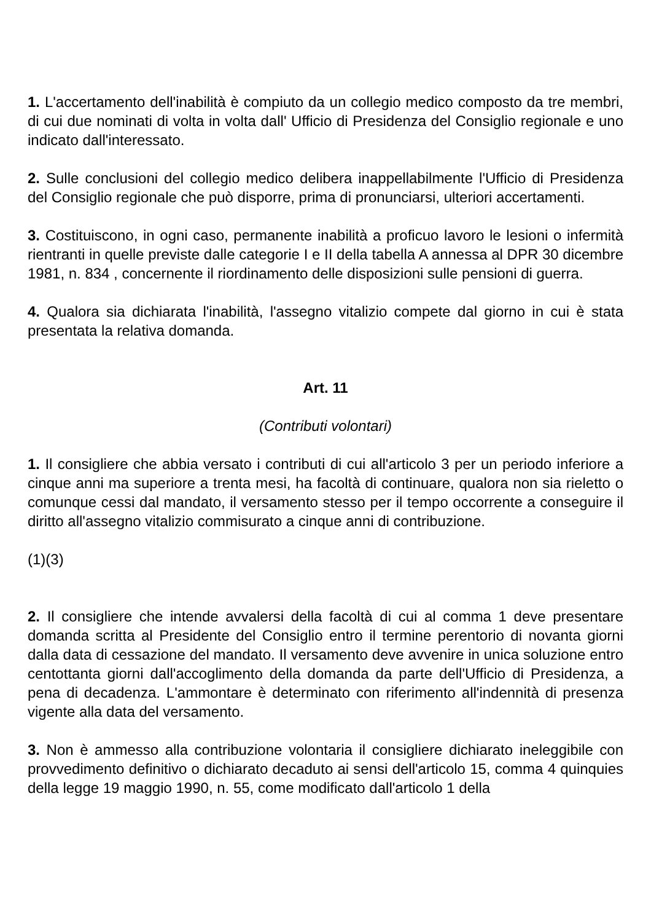1. L'accertamento dell'inabilità è compiuto da un collegio medico composto da tre membri, di cui due nominati di volta in volta dall' Ufficio di Presidenza del Consiglio regionale e uno indicato dall'interessato.
2. Sulle conclusioni del collegio medico delibera inappellabilmente l'Ufficio di Presidenza del Consiglio regionale che può disporre, prima di pronunciarsi, ulteriori accertamenti.
3. Costituiscono, in ogni caso, permanente inabilità a proficuo lavoro le lesioni o infermità rientranti in quelle previste dalle categorie I e II della tabella A annessa al DPR 30 dicembre 1981, n. 834 , concernente il riordinamento delle disposizioni sulle pensioni di guerra.
4. Qualora sia dichiarata l'inabilità, l'assegno vitalizio compete dal giorno in cui è stata presentata la relativa domanda.
Art. 11
(Contributi volontari)
1. Il consigliere che abbia versato i contributi di cui all'articolo 3 per un periodo inferiore a cinque anni ma superiore a trenta mesi, ha facoltà di continuare, qualora non sia rieletto o comunque cessi dal mandato, il versamento stesso per il tempo occorrente a conseguire il diritto all'assegno vitalizio commisurato a cinque anni di contribuzione.
(1)(3)
2. Il consigliere che intende avvalersi della facoltà di cui al comma 1 deve presentare domanda scritta al Presidente del Consiglio entro il termine perentorio di novanta giorni dalla data di cessazione del mandato. Il versamento deve avvenire in unica soluzione entro centottanta giorni dall'accoglimento della domanda da parte dell'Ufficio di Presidenza, a pena di decadenza. L'ammontare è determinato con riferimento all'indennità di presenza vigente alla data del versamento.
3. Non è ammesso alla contribuzione volontaria il consigliere dichiarato ineleggibile con provvedimento definitivo o dichiarato decaduto ai sensi dell'articolo 15, comma 4 quinquies della legge 19 maggio 1990, n. 55, come modificato dall'articolo 1 della